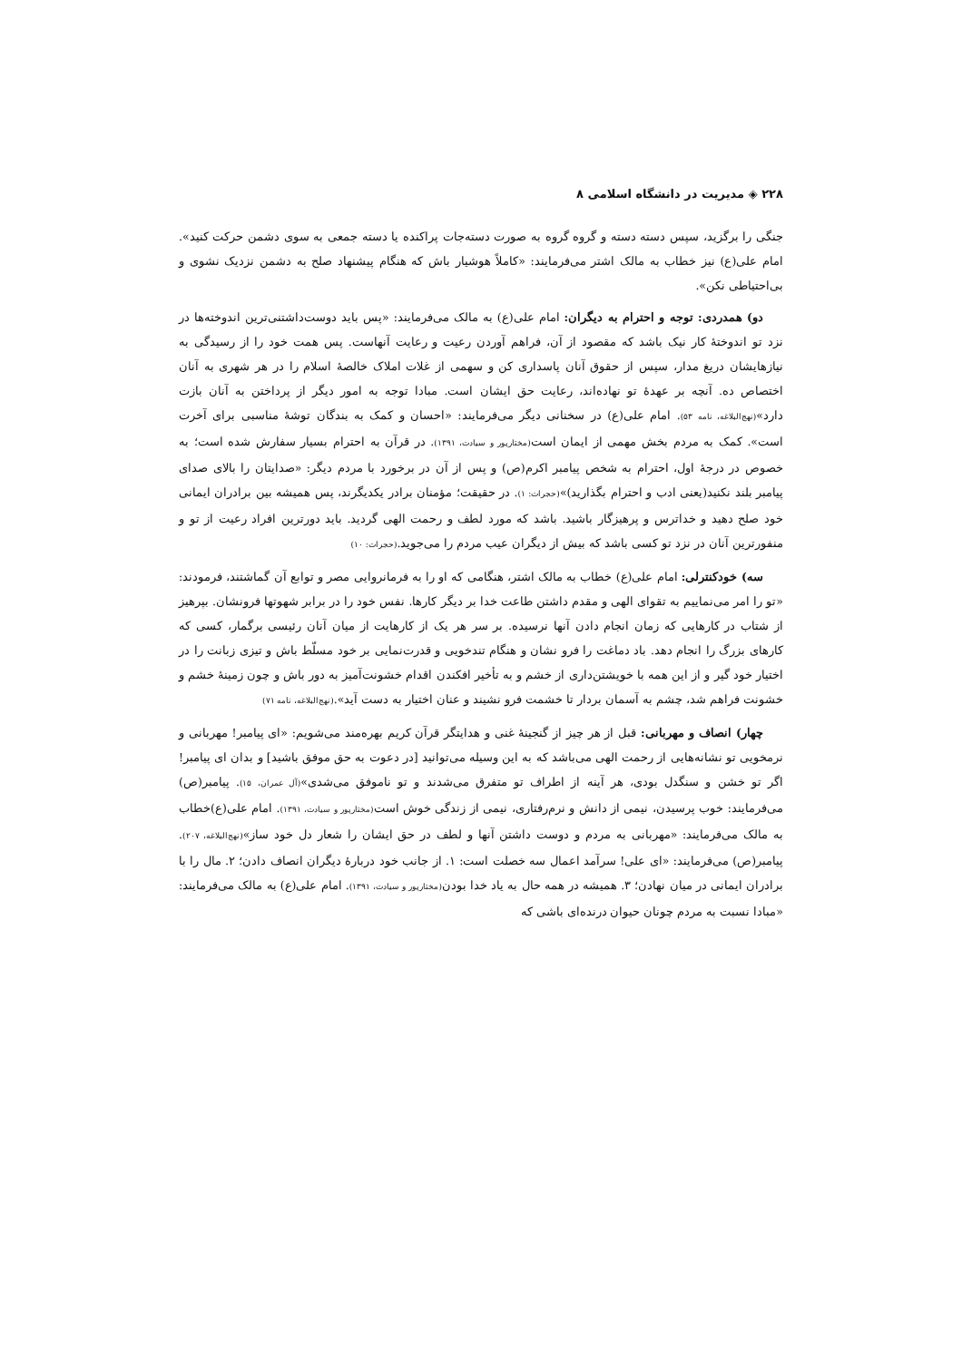۲۲۸ ◈ مدیریت در دانشگاه اسلامی ۸
جنگی را برگزید، سپس دسته دسته و گروه گروه به صورت دسته‌جات پراکنده یا دسته جمعی به سوی دشمن حرکت کنید». امام علی(ع) نیز خطاب به مالک اشتر می‌فرمایند: «کاملاً هوشیار باش که هنگام پیشنهاد صلح به دشمن نزدیک نشوی و بی‌احتیاطی نکن».
دو) همدردی: توجه و احترام به دیگران: امام علی(ع) به مالک می‌فرمایند: «پس باید دوست‌داشتنی‌ترین اندوخته‌ها در نزد تو اندوختهٔ کار نیک باشد که مقصود از آن، فراهم آوردن رعیت و رعایت آنهاست. پس همت خود را از رسیدگی به نیازهایشان دریغ مدار، سپس از حقوق آنان پاسداری کن و سهمی از غلات املاک خالصهٔ اسلام را در هر شهری به آنان اختصاص ده. آنچه بر عهدهٔ تو نهاده‌اند، رعایت حق ایشان است. مبادا توجه به امور دیگر از پرداختن به آنان بازت دارد»(نهج‌البلاغه، نامه ۵۳). امام علی(ع) در سخنانی دیگر می‌فرمایند: «احسان و کمک به بندگان توشهٔ مناسبی برای آخرت است». کمک به مردم بخش مهمی از ایمان است(مختارپور و سیادت، ۱۳۹۱). در قرآن به احترام بسیار سفارش شده است؛ به خصوص در درجهٔ اول، احترام به شخص پیامبر اکرم(ص) و پس از آن در برخورد با مردم دیگر: «صدایتان را بالای صدای پیامبر بلند نکنید(یعنی ادب و احترام بگذارید)»(حجرات: ۱). در حقیقت؛ مؤمنان برادر یکدیگرند، پس همیشه بین برادران ایمانی خود صلح دهید و خداترس و پرهیزگار باشید. باشد که مورد لطف و رحمت الهی گردید. باید دورترین افراد رعیت از تو و منفورترین آنان در نزد تو کسی باشد که بیش از دیگران عیب مردم را می‌جوید.(حجرات: ۱۰)
سه) خودکنترلی: امام علی(ع) خطاب به مالک اشتر، هنگامی که او را به فرمانروایی مصر و توابع آن گماشتند، فرمودند: «تو را امر می‌نماییم به تقوای الهی و مقدم داشتن طاعت خدا بر دیگر کارها. نفس خود را در برابر شهوتها فرونشان. بپرهیز از شتاب در کارهایی که زمان انجام دادن آنها نرسیده. بر سر هر یک از کارهایت از میان آنان رئیسی برگمار، کسی که کارهای بزرگ را انجام دهد. باد دماغت را فرو نشان و هنگام تندخویی و قدرت‌نمایی بر خود مسلّط باش و تیزی زبانت را در اختیار خود گیر و از این همه با خویشتن‌داری از خشم و به تأخیر افکندن اقدام خشونت‌آمیز به دور باش و چون زمینهٔ خشم و خشونت فراهم شد، چشم به آسمان بردار تا خشمت فرو نشیند و عنان اختیار به دست آید».(نهج‌البلاغه، نامه ۷۱)
چهار) انصاف و مهربانی: قبل از هر چیز از گنجینهٔ غنی و هدایتگر قرآن کریم بهره‌مند می‌شویم: «ای پیامبر! مهربانی و نرمخویی تو نشانه‌هایی از رحمت الهی می‌باشد که به این وسیله می‌توانید [در دعوت به حق موفق باشید] و بدان ای پیامبر! اگر تو خشن و سنگدل بودی، هر آینه از اطراف تو متفرق می‌شدند و تو ناموفق می‌شدی»(آل عمران، ۱۵). پیامبر(ص) می‌فرمایند: خوب پرسیدن، نیمی از دانش و نرم‌رفتاری، نیمی از زندگی خوش است(مختارپور و سیادت، ۱۳۹۱). امام علی(ع)خطاب به مالک می‌فرمایند: «مهربانی به مردم و دوست داشتن آنها و لطف در حق ایشان را شعار دل خود ساز»(نهج‌البلاغه، ۲۰۷). پیامبر(ص) می‌فرمایند: «ای علی! سرآمد اعمال سه خصلت است: ۱. از جانب خود دربارهٔ دیگران انصاف دادن؛ ۲. مال را با برادران ایمانی در میان نهادن؛ ۳. همیشه در همه حال به یاد خدا بودن(مختارپور و سیادت، ۱۳۹۱). امام علی(ع) به مالک می‌فرمایند: «مبادا نسبت به مردم چونان حیوان درنده‌ای باشی که